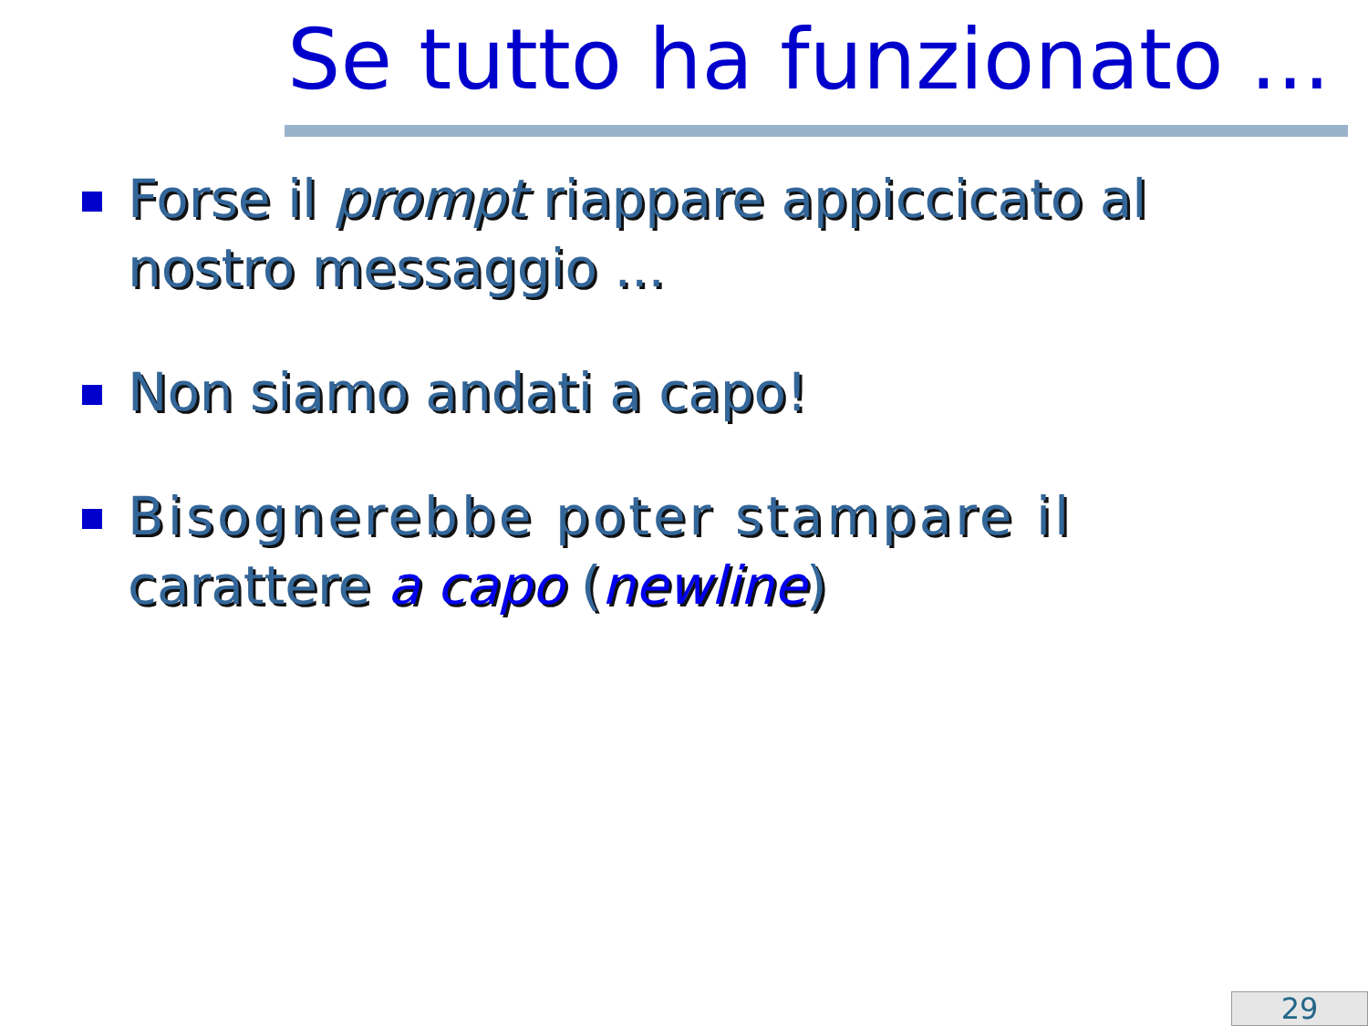Se tutto ha funzionato ...
Forse il prompt riappare appiccicato al nostro messaggio ...
Non siamo andati a capo!
Bisognerebbe poter stampare il carattere a capo (newline)
29